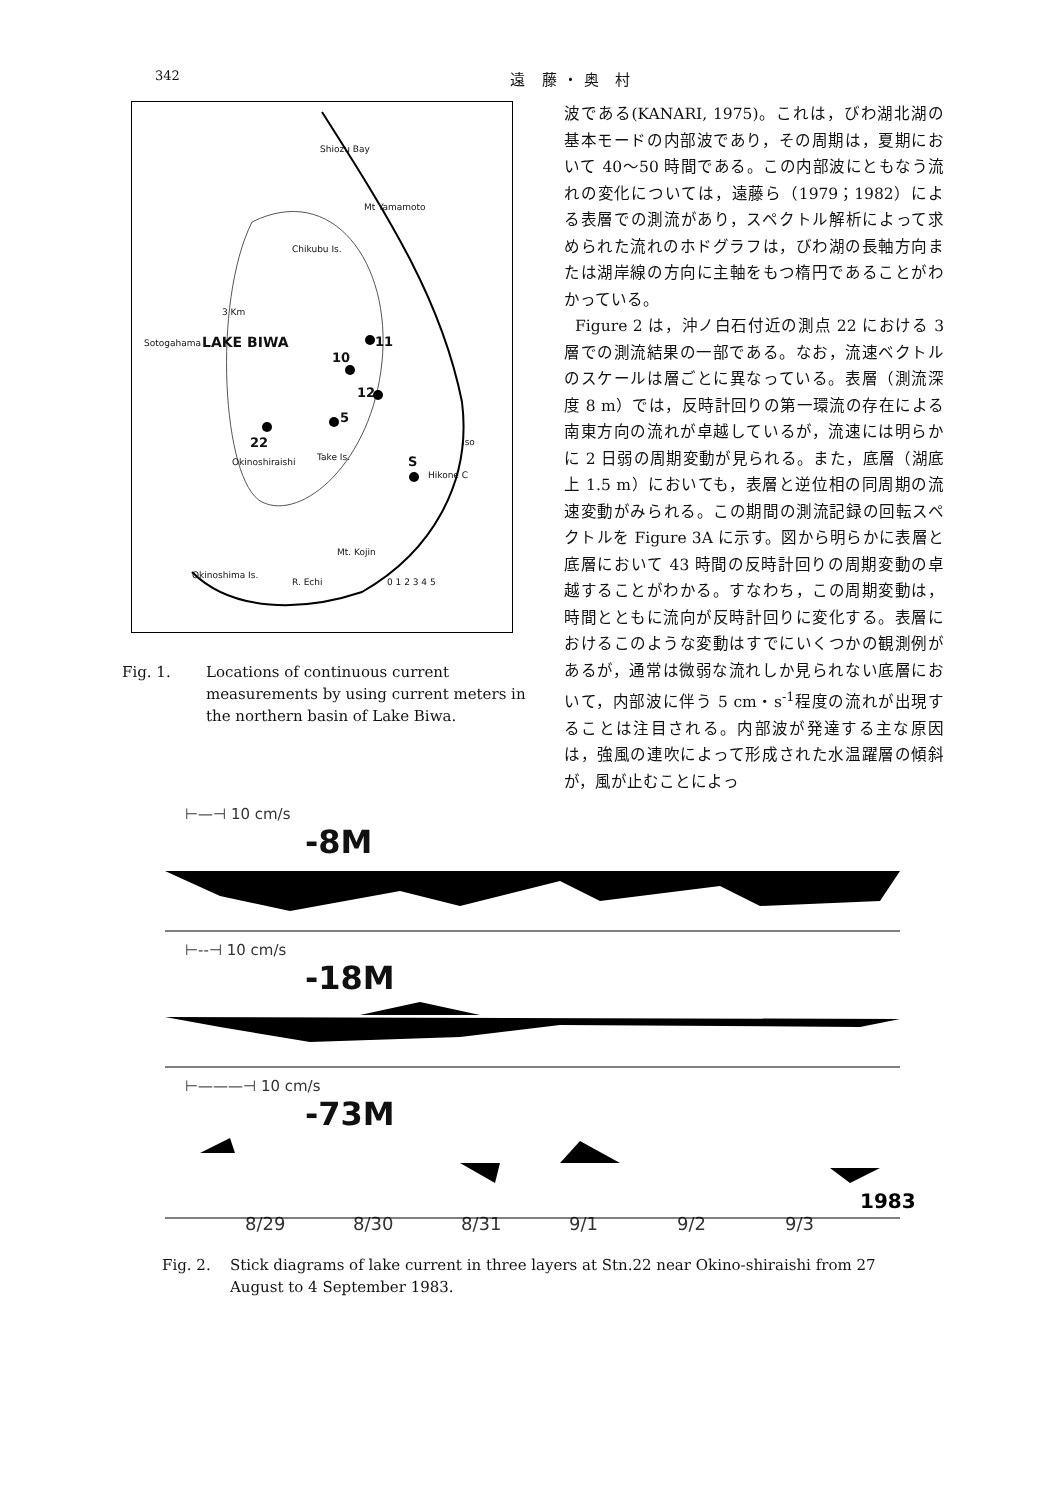342 遠 藤・奥 村
Shiozu Bay
Mt Yamamoto
Chikubu Is.
3 Km
LAKE BIWA
Sotogahama 11
10
12
5
22
Okinoshiraishi Take Is. S
Iso
Hikone C
Mt. Kojin
Okinoshima Is.
R. Echi 0 1 2 3 4 5
Fig. 1. Locations of continuous current measurements by using current meters in the northern basin of Lake Biwa.
波である(KANARI, 1975)。これは，びわ湖北湖の基本モードの内部波であり，その周期は，夏期において 40〜50 時間である。この内部波にともなう流れの変化については，遠藤ら（1979；1982）による表層での測流があり，スペクトル解析によって求められた流れのホドグラフは，びわ湖の長軸方向または湖岸線の方向に主軸をもつ楕円であることがわかっている。
Figure 2 は，沖ノ白石付近の測点 22 における 3 層での測流結果の一部である。なお，流速ベクトルのスケールは層ごとに異なっている。表層（測流深度 8 m）では，反時計回りの第一環流の存在による南東方向の流れが卓越しているが，流速には明らかに 2 日弱の周期変動が見られる。また，底層（湖底上 1.5 m）においても，表層と逆位相の同周期の流速変動がみられる。この期間の測流記録の回転スペクトルを Figure 3A に示す。図から明らかに表層と底層において 43 時間の反時計回りの周期変動の卓越することがわかる。すなわち，この周期変動は，時間とともに流向が反時計回りに変化する。表層におけるこのような変動はすでにいくつかの観測例があるが，通常は微弱な流れしか見られない底層において，内部波に伴う 5 cm・s<sup>-1</sup>程度の流れが出現することは注目される。内部波が発達する主な原因は，強風の連吹によって形成された水温躍層の傾斜が，風が止むことによっ
⊢—⊣ 10 cm/s
-8M
⊢--⊣ 10 cm/s
-18M
⊢———⊣ 10 cm/s
-73M
1983
8/29 8/30 8/31 9/1 9/2 9/3
Fig. 2. Stick diagrams of lake current in three layers at Stn.22 near Okino-shiraishi from 27 August to 4 September 1983.